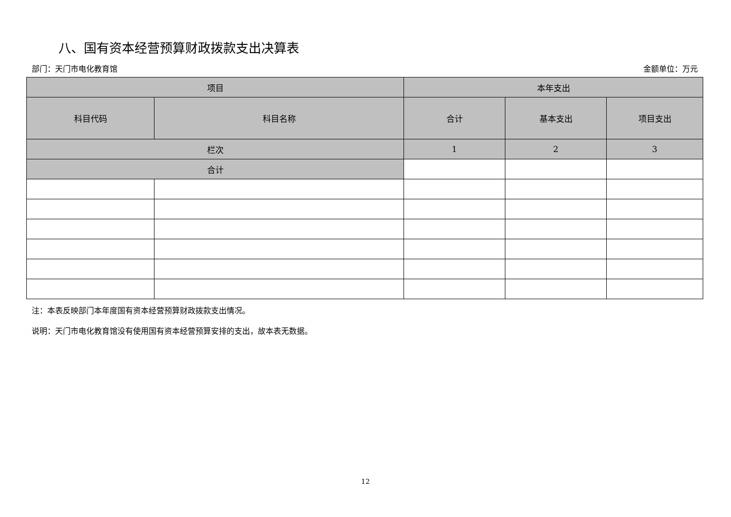八、国有资本经营预算财政拨款支出决算表
部门：天门市电化教育馆 金额单位：万元
| 项目 | | 本年支出 | | |
| --- | --- | --- | --- | --- |
| 科目代码 | 科目名称 | 合计 | 基本支出 | 项目支出 |
| 栏次 | | 1 | 2 | 3 |
| 合计 | | | | |
注：本表反映部门本年度国有资本经营预算财政拨款支出情况。
说明：天门市电化教育馆没有使用国有资本经营预算安排的支出，故本表无数据。
12